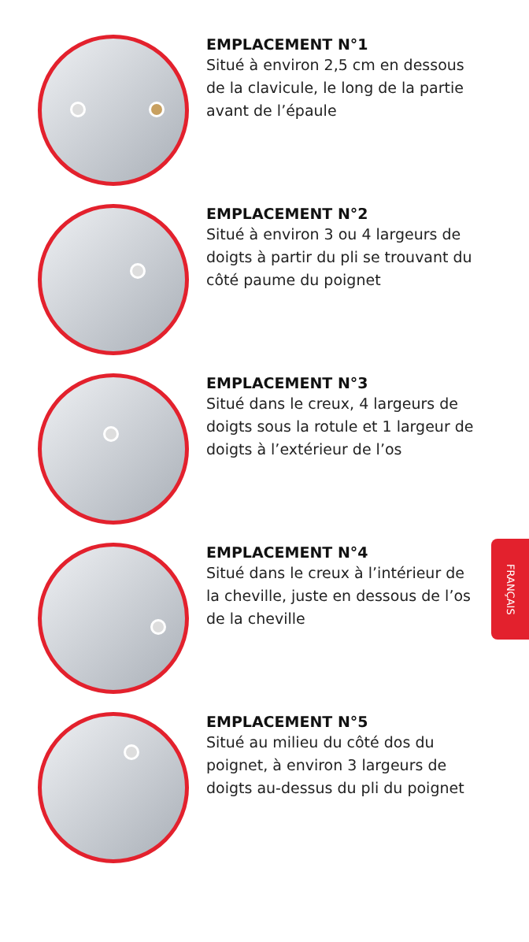EMPLACEMENT N°1
Situé à environ 2,5 cm en dessous de la clavicule, le long de la partie avant de l’épaule
EMPLACEMENT N°2
Situé à environ 3 ou 4 largeurs de doigts à partir du pli se trouvant du côté paume du poignet
EMPLACEMENT N°3
Situé dans le creux, 4 largeurs de doigts sous la rotule et 1 largeur de doigts à l’extérieur de l’os
EMPLACEMENT N°4
Situé dans le creux à l’intérieur de la cheville, juste en dessous de l’os de la cheville
EMPLACEMENT N°5
Situé au milieu du côté dos du poignet, à environ 3 largeurs de doigts au-dessus du pli du poignet
FRANÇAIS